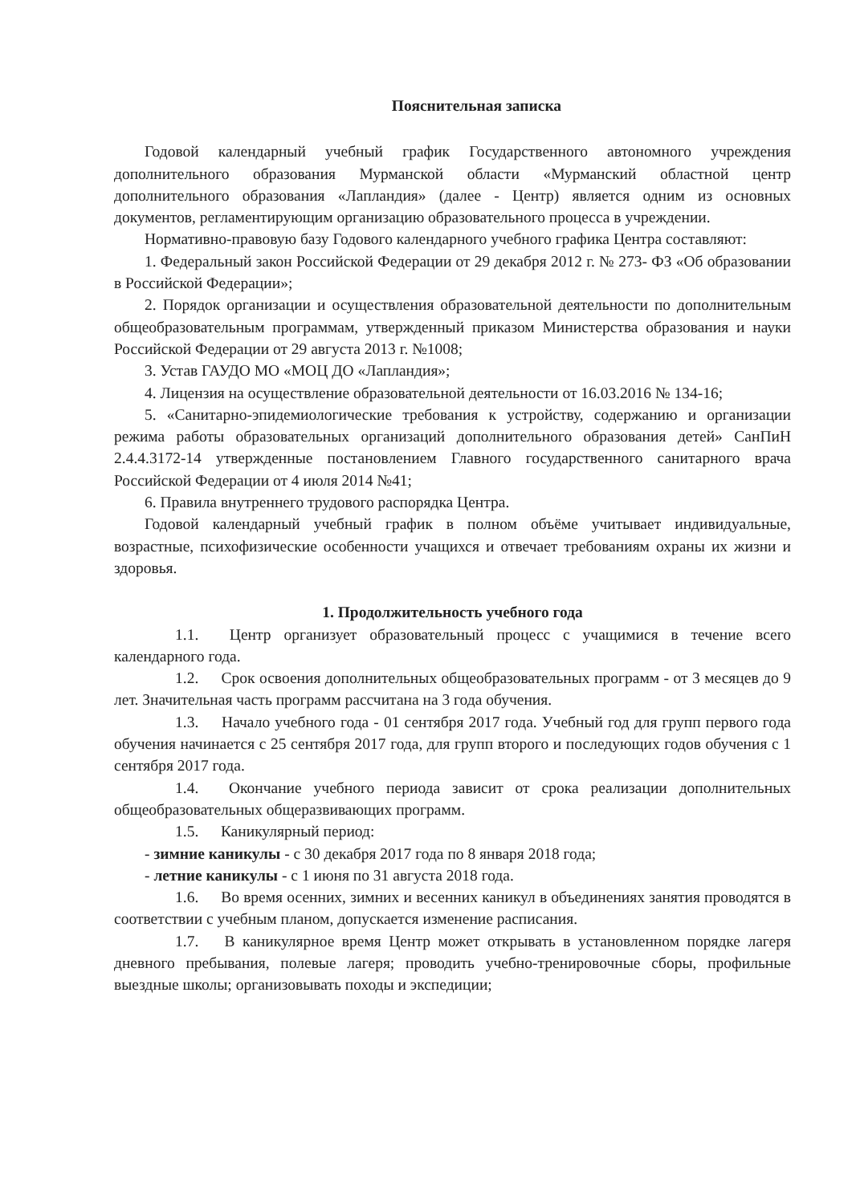Пояснительная записка
Годовой календарный учебный график Государственного автономного учреждения дополнительного образования Мурманской области «Мурманский областной центр дополнительного образования «Лапландия» (далее - Центр) является одним из основных документов, регламентирующим организацию образовательного процесса в учреждении.
Нормативно-правовую базу Годового календарного учебного графика Центра составляют:
1. Федеральный закон Российской Федерации от 29 декабря 2012 г. № 273- ФЗ «Об образовании в Российской Федерации»;
2. Порядок организации и осуществления образовательной деятельности по дополнительным общеобразовательным программам, утвержденный приказом Министерства образования и науки Российской Федерации от 29 августа 2013 г. №1008;
3. Устав ГАУДО МО «МОЦ ДО «Лапландия»;
4. Лицензия на осуществление образовательной деятельности от 16.03.2016 № 134-16;
5. «Санитарно-эпидемиологические требования к устройству, содержанию и организации режима работы образовательных организаций дополнительного образования детей» СанПиН 2.4.4.3172-14 утвержденные постановлением Главного государственного санитарного врача Российской Федерации от 4 июля 2014 №41;
6. Правила внутреннего трудового распорядка Центра.
Годовой календарный учебный график в полном объёме учитывает индивидуальные, возрастные, психофизические особенности учащихся и отвечает требованиям охраны их жизни и здоровья.
1. Продолжительность учебного года
1.1. Центр организует образовательный процесс с учащимися в течение всего календарного года.
1.2. Срок освоения дополнительных общеобразовательных программ - от 3 месяцев до 9 лет. Значительная часть программ рассчитана на 3 года обучения.
1.3. Начало учебного года - 01 сентября 2017 года. Учебный год для групп первого года обучения начинается с 25 сентября 2017 года, для групп второго и последующих годов обучения с 1 сентября 2017 года.
1.4. Окончание учебного периода зависит от срока реализации дополнительных общеобразовательных общеразвивающих программ.
1.5. Каникулярный период:
- зимние каникулы - с 30 декабря 2017 года по 8 января 2018 года;
- летние каникулы - с 1 июня по 31 августа 2018 года.
1.6. Во время осенних, зимних и весенних каникул в объединениях занятия проводятся в соответствии с учебным планом, допускается изменение расписания.
1.7. В каникулярное время Центр может открывать в установленном порядке лагеря дневного пребывания, полевые лагеря; проводить учебно-тренировочные сборы, профильные выездные школы; организовывать походы и экспедиции;